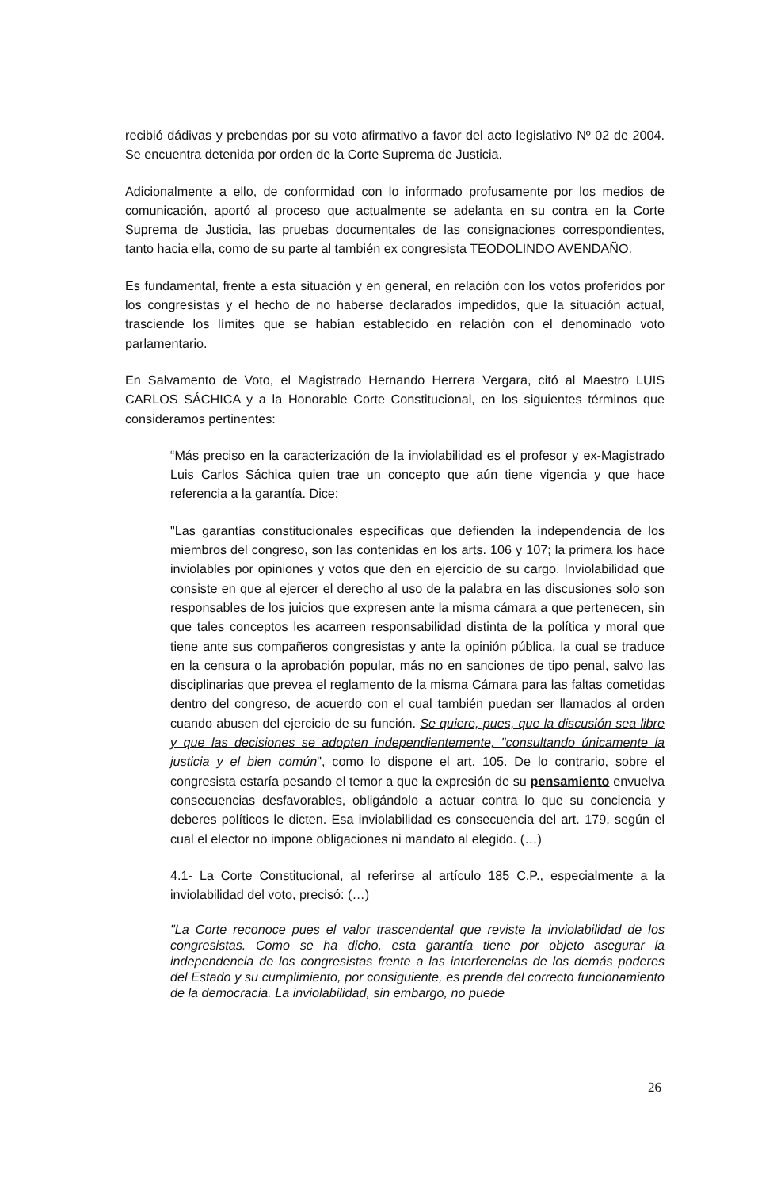recibió dádivas y prebendas por su voto afirmativo a favor del acto legislativo Nº 02 de 2004. Se encuentra detenida por orden de la Corte Suprema de Justicia.
Adicionalmente a ello, de conformidad con lo informado profusamente por los medios de comunicación, aportó al proceso que actualmente se adelanta en su contra en la Corte Suprema de Justicia, las pruebas documentales de las consignaciones correspondientes, tanto hacia ella, como de su parte al también ex congresista TEODOLINDO AVENDAÑO.
Es fundamental, frente a esta situación y en general, en relación con los votos proferidos por los congresistas y el hecho de no haberse declarados impedidos, que la situación actual, trasciende los límites que se habían establecido en relación con el denominado voto parlamentario.
En Salvamento de Voto, el Magistrado Hernando Herrera Vergara, citó al Maestro LUIS CARLOS SÁCHICA y a la Honorable Corte Constitucional, en los siguientes términos que consideramos pertinentes:
“Más preciso en la caracterización de la inviolabilidad es el profesor y ex-Magistrado Luis Carlos Sáchica quien trae un concepto que aún tiene vigencia y que hace referencia a la garantía. Dice:
"Las garantías constitucionales específicas que defienden la independencia de los miembros del congreso, son las contenidas en los arts. 106 y 107; la primera los hace inviolables por opiniones y votos que den en ejercicio de su cargo. Inviolabilidad que consiste en que al ejercer el derecho al uso de la palabra en las discusiones solo son responsables de los juicios que expresen ante la misma cámara a que pertenecen, sin que tales conceptos les acarreen responsabilidad distinta de la política y moral que tiene ante sus compañeros congresistas y ante la opinión pública, la cual se traduce en la censura o la aprobación popular, más no en sanciones de tipo penal, salvo las disciplinarias que prevea el reglamento de la misma Cámara para las faltas cometidas dentro del congreso, de acuerdo con el cual también puedan ser llamados al orden cuando abusen del ejercicio de su función. Se quiere, pues, que la discusión sea libre y que las decisiones se adopten independientemente, "consultando únicamente la justicia y el bien común", como lo dispone el art. 105. De lo contrario, sobre el congresista estaría pesando el temor a que la expresión de su pensamiento envuelva consecuencias desfavorables, obligándolo a actuar contra lo que su conciencia y deberes políticos le dicten. Esa inviolabilidad es consecuencia del art. 179, según el cual el elector no impone obligaciones ni mandato al elegido. (…)
4.1- La Corte Constitucional, al referirse al artículo 185 C.P., especialmente a la inviolabilidad del voto, precisó: (…)
"La Corte reconoce pues el valor trascendental que reviste la inviolabilidad de los congresistas. Como se ha dicho, esta garantía tiene por objeto asegurar la independencia de los congresistas frente a las interferencias de los demás poderes del Estado y su cumplimiento, por consiguiente, es prenda del correcto funcionamiento de la democracia. La inviolabilidad, sin embargo, no puede
26